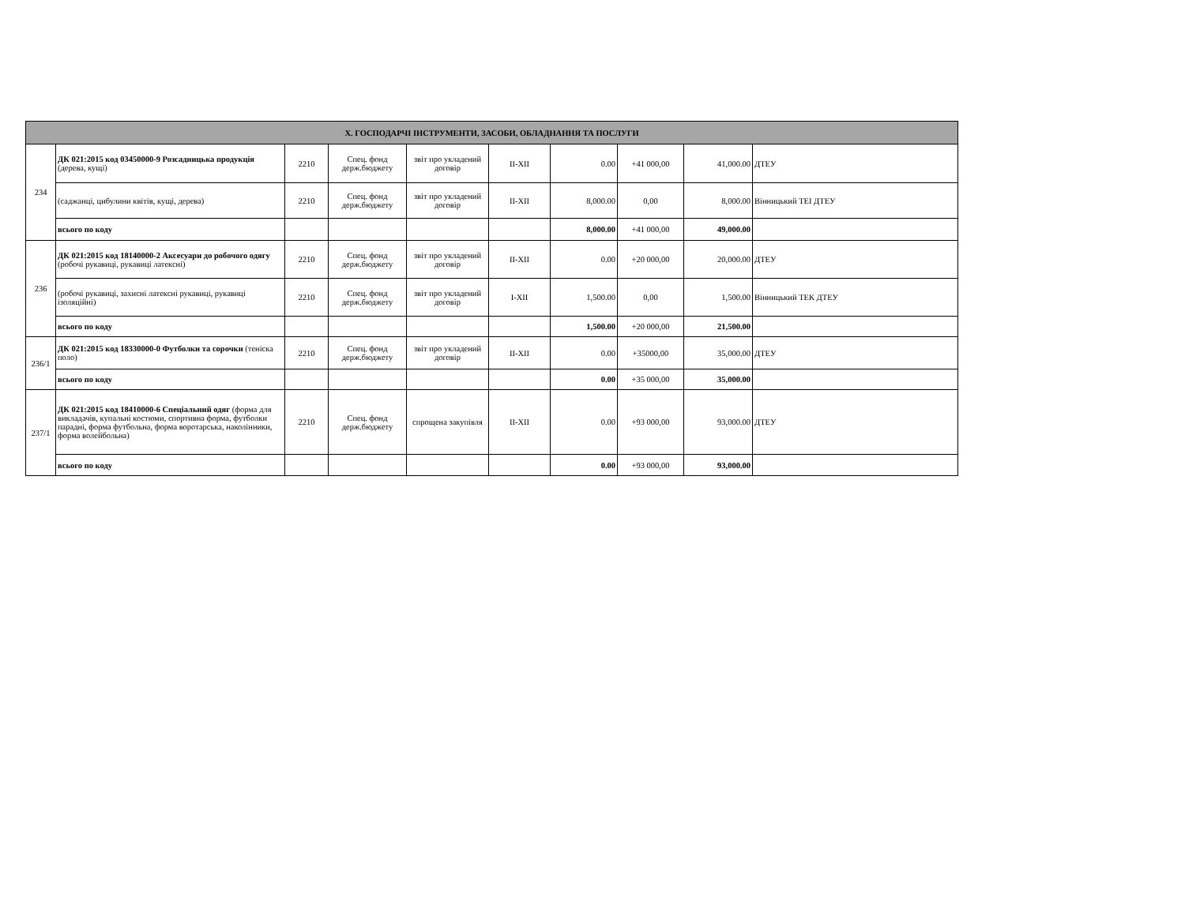| Х. ГОСПОДАРЧІ ІНСТРУМЕНТИ, ЗАСОБИ, ОБЛАДНАННЯ ТА ПОСЛУГИ | | | | | | | | | |
| --- | --- | --- | --- | --- | --- | --- | --- | --- | --- |
| 234 | ДК 021:2015 код 03450000-9 Розсадницька продукція (дерева, кущі) | 2210 | Спец. фонд держ.бюджету | звіт про укладений договір | II-XII | 0.00 | +41 000,00 | 41,000.00 | ДТЕУ |
| | (саджанці, цибулини квітів, кущі, дерева) | 2210 | Спец. фонд держ.бюджету | звіт про укладений договір | II-XII | 8,000.00 | 0,00 | 8,000.00 | Вінницький ТЕІ ДТЕУ |
| | всього по коду | | | | | 8,000.00 | +41 000,00 | 49,000.00 | |
| 236 | ДК 021:2015 код 18140000-2 Аксесуари до робочого одягу (робочі рукавиці, рукавиці латексні) | 2210 | Спец. фонд держ.бюджету | звіт про укладений договір | II-XII | 0.00 | +20 000,00 | 20,000.00 | ДТЕУ |
| | (робочі рукавиці, захисні латексні рукавиці, рукавиці ізоляційні) | 2210 | Спец. фонд держ.бюджету | звіт про укладений договір | I-XII | 1,500.00 | 0,00 | 1,500.00 | Вінницький ТЕК ДТЕУ |
| | всього по коду | | | | | 1,500.00 | +20 000,00 | 21,500.00 | |
| 236/1 | ДК 021:2015 код 18330000-0 Футболки та сорочки (теніска поло) | 2210 | Спец. фонд держ.бюджету | звіт про укладений договір | II-XII | 0.00 | +35000,00 | 35,000.00 | ДТЕУ |
| | всього по коду | | | | | 0.00 | +35 000,00 | 35,000.00 | |
| 237/1 | ДК 021:2015 код 18410000-6 Спеціальний одяг (форма для викладачів, купальні костюми, спортивна форма, футболки парадні, форма футбольна, форма воротарська, наколінники, форма волейбольна) | 2210 | Спец. фонд держ.бюджету | спрощена закупівля | II-XII | 0.00 | +93 000,00 | 93,000.00 | ДТЕУ |
| | всього по коду | | | | | 0.00 | +93 000,00 | 93,000.00 | |